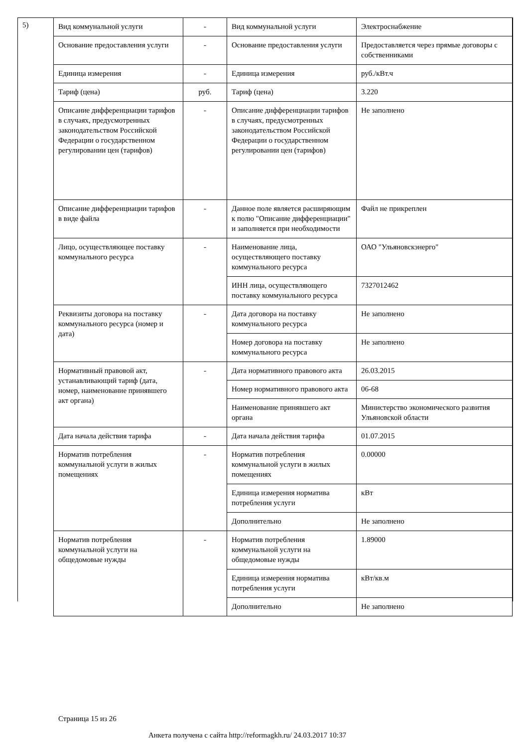5)
| Вид коммунальной услуги | - | Вид коммунальной услуги | Электроснабжение |
| Основание предоставления услуги | - | Основание предоставления услуги | Предоставляется через прямые договоры с собственниками |
| Единица измерения | - | Единица измерения | руб./кВт.ч |
| Тариф (цена) | руб. | Тариф (цена) | 3.220 |
| Описание дифференциации тарифов в случаях, предусмотренных законодательством Российской Федерации о государственном регулировании цен (тарифов) | - | Описание дифференциации тарифов в случаях, предусмотренных законодательством Российской Федерации о государственном регулировании цен (тарифов) | Не заполнено |
| Описание дифференциации тарифов в виде файла | - | Данное поле является расширяющим к полю "Описание дифференциации" и заполняется при необходимости | Файл не прикреплен |
| Лицо, осуществляющее поставку коммунального ресурса | - | Наименование лица, осуществляющего поставку коммунального ресурса | ОАО "Ульяновскэнерго" |
| | | ИНН лица, осуществляющего поставку коммунального ресурса | 7327012462 |
| Реквизиты договора на поставку коммунального ресурса (номер и дата) | - | Дата договора на поставку коммунального ресурса | Не заполнено |
| | | Номер договора на поставку коммунального ресурса | Не заполнено |
| Нормативный правовой акт, устанавливающий тариф (дата, номер, наименование принявшего акт органа) | - | Дата нормативного правового акта | 26.03.2015 |
| | | Номер нормативного правового акта | 06-68 |
| | | Наименование принявшего акт органа | Министерство экономического развития Ульяновской области |
| Дата начала действия тарифа | - | Дата начала действия тарифа | 01.07.2015 |
| Норматив потребления коммунальной услуги в жилых помещениях | - | Норматив потребления коммунальной услуги в жилых помещениях | 0.00000 |
| | | Единица измерения норматива потребления услуги | кВт |
| | | Дополнительно | Не заполнено |
| Норматив потребления коммунальной услуги на общедомовые нужды | - | Норматив потребления коммунальной услуги на общедомовые нужды | 1.89000 |
| | | Единица измерения норматива потребления услуги | кВт/кв.м |
| | | Дополнительно | Не заполнено |
Страница 15 из 26
Анкета получена с сайта http://reformagkh.ru/ 24.03.2017 10:37